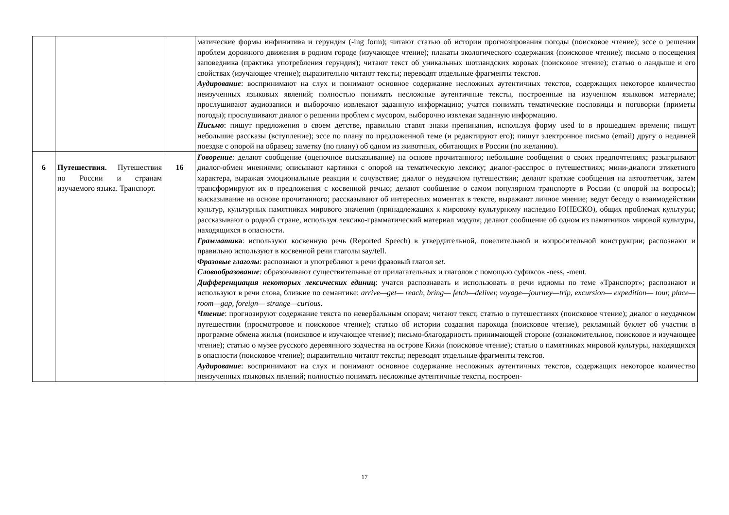| | | | матические формы инфинитива и герундия (-ing form); читают статью об истории прогнозирования погоды (поисковое чтение); эссе о решении проблем дорожного движения в родном городе (изучающее чтение); плакаты экологического содержания (поисковое чтение); письмо о посещения заповедника (практика употребления герундия); читают текст об уникальных шотландских коровах (поисковое чтение); статью о ландыше и его свойствах (изучающее чтение); выразительно читают тексты; переводят отдельные фрагменты текстов. Аудирование : воспринимают на слух и понимают основное содержание несложных аутентичных текстов, содержащих некоторое количество неизученных языковых явлений; полностью понимать несложные аутентичные тексты, построенные на изученном языковом материале; прослушивают аудиозаписи и выборочно извлекают заданную информацию; учатся понимать тематические пословицы и поговорки (приметы погоды); прослушивают диалог о решении проблем с мусором, выборочно извлекая заданную информацию. Письмо : пишут предложения о своем детстве, правильно ставят знаки препинания, используя форму used to в прошедшем времени; пишут небольшие рассказы (вступление); эссе по плану по предложенной теме (и редактируют его); пишут электронное письмо (email) другу о недавней поездке с опорой на образец; заметку (по плану) об одном из животных, обитающих в России (по желанию). |
| 6 | Путешествия. Путешествия по России и странам изучаемого языка. Транспорт. | 16 | Говорение : делают сообщение (оценочное высказывание) на основе прочитанного; небольшие сообщения о своих предпочтениях; разыгрывают диалог-обмен мнениями; описывают картинки с опорой на тематическую лексику; диалог-расспрос о путешествиях; мини-диалоги этикетного характера, выражая эмоциональные реакции и сочувствие; диалог о неудачном путешествии; делают краткие сообщения на автоответчик, затем трансформируют их в предложения с косвенной речью; делают сообщение о самом популярном транспорте в России (с опорой на вопросы); высказывание на основе прочитанного; рассказывают об интересных моментах в тексте, выражают личное мнение; ведут беседу о взаимодействии культур, культурных памятниках мирового значения (принадлежащих к мировому культурному наследию ЮНЕСКО), общих проблемах культуры; рассказывают о родной стране, используя лексико-грамматический материал модуля; делают сообщение об одном из памятников мировой культуры, находящихся в опасности. Грамматик а : используют косвенную речь (Reported Speech) в утвердительной, повелительной и вопросительной конструкции; распознают и правильно используют в косвенной речи глаголы say/tell. Фразовые глаголы : распознают и употребляют в речи фразовый глагол set . Словообразование : образовывают существительные от прилагательных и глаголов с помощью суфиксов -ness, -ment. Дифференциация некоторых лексических единиц : учатся распознавать и использовать в речи идиомы по теме «Транспорт»; распознают и используют в речи слова, близкие по семантике: arrive—get— reach, bring— fetch—deliver, voyage—journey—trip, excursion— expedition— tour, place— room—gap, foreign— strange—curious . Чтение : прогнозируют содержание текста по невербальным опорам; читают текст, статью о путешествиях (поисковое чтение); диалог о неудачном путешествии (просмотровое и поисковое чтение); статью об истории создания парохода (поисковое чтение), рекламный буклет об участии в программе обмена жилья (поисковое и изучающее чтение); письмо-благодарность принимающей стороне (ознакомительное, поисковое и изучающее чтение); статью о музее русского деревянного зодчества на острове Кижи (поисковое чтение); статью о памятниках мировой культуры, находящихся в опасности (поисковое чтение); выразительно читают тексты; переводят отдельные фрагменты текстов. Аудирование : воспринимают на слух и понимают основное содержание несложных аутентичных текстов, содержащих некоторое количество неизученных языковых явлений; полностью понимать несложные аутентичные тексты, построен- |
17